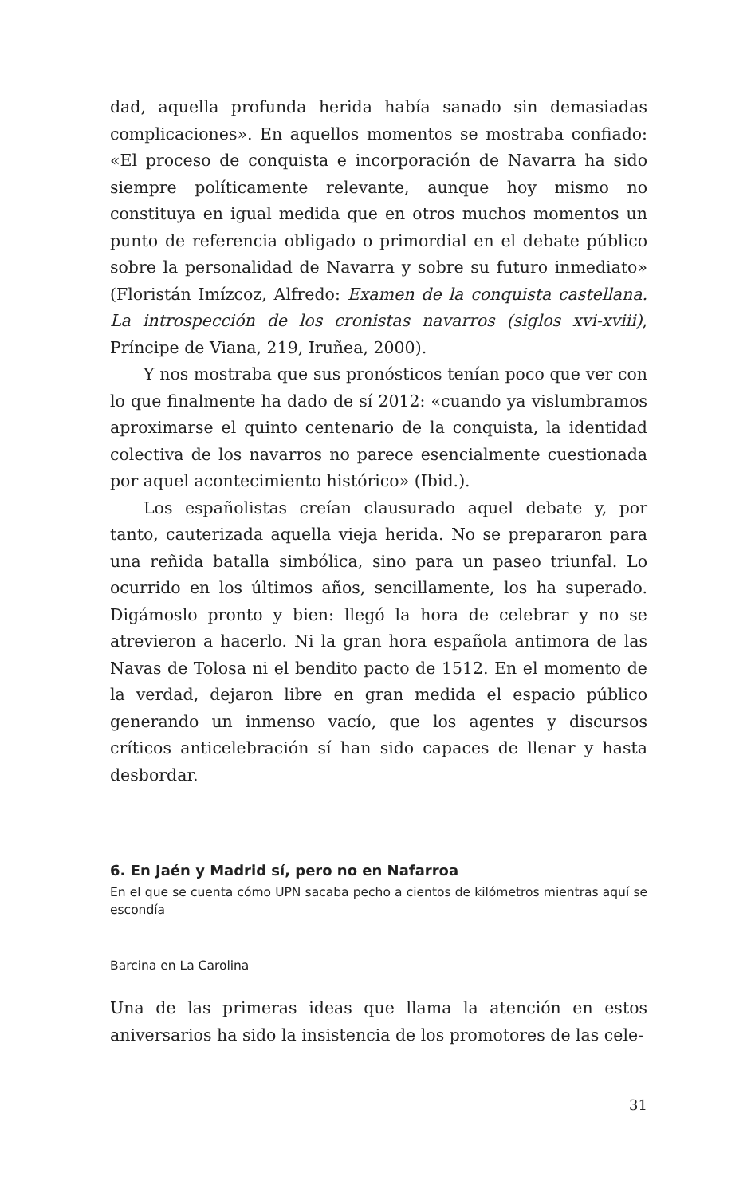dad, aquella profunda herida había sanado sin demasiadas complicaciones». En aquellos momentos se mostraba confiado: «El proceso de conquista e incorporación de Navarra ha sido siempre políticamente relevante, aunque hoy mismo no constituya en igual medida que en otros muchos momentos un punto de referencia obligado o primordial en el debate público sobre la personalidad de Navarra y sobre su futuro inmediato» (Floristán Imízcoz, Alfredo: Examen de la conquista castellana. La introspección de los cronistas navarros (siglos xvi-xviii), Príncipe de Viana, 219, Iruñea, 2000).
Y nos mostraba que sus pronósticos tenían poco que ver con lo que finalmente ha dado de sí 2012: «cuando ya vislumbramos aproximarse el quinto centenario de la conquista, la identidad colectiva de los navarros no parece esencialmente cuestionada por aquel acontecimiento histórico» (Ibid.).
Los españolistas creían clausurado aquel debate y, por tanto, cauterizada aquella vieja herida. No se prepararon para una reñida batalla simbólica, sino para un paseo triunfal. Lo ocurrido en los últimos años, sencillamente, los ha superado. Digámoslo pronto y bien: llegó la hora de celebrar y no se atrevieron a hacerlo. Ni la gran hora española antimora de las Navas de Tolosa ni el bendito pacto de 1512. En el momento de la verdad, dejaron libre en gran medida el espacio público generando un inmenso vacío, que los agentes y discursos críticos anticelebración sí han sido capaces de llenar y hasta desbordar.
6. En Jaén y Madrid sí, pero no en Nafarroa
En el que se cuenta cómo UPN sacaba pecho a cientos de kilómetros mientras aquí se escondía
Barcina en La Carolina
Una de las primeras ideas que llama la atención en estos aniversarios ha sido la insistencia de los promotores de las cele-
31